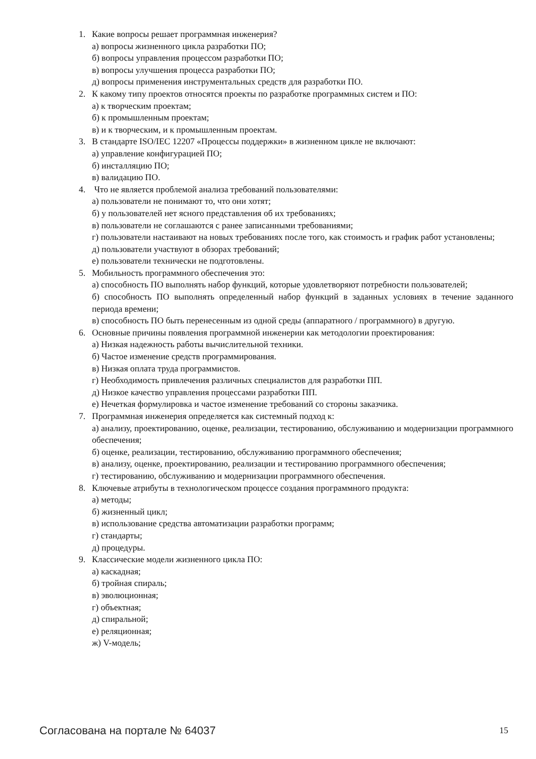1. Какие вопросы решает программная инженерия?
а) вопросы жизненного цикла разработки ПО;
б) вопросы управления процессом разработки ПО;
в) вопросы улучшения процесса разработки ПО;
д) вопросы применения инструментальных средств для разработки ПО.
2. К какому типу проектов относятся проекты по разработке программных систем и ПО:
а) к творческим проектам;
б) к промышленным проектам;
в) и к творческим, и к промышленным проектам.
3. В стандарте ISO/IEC 12207 «Процессы поддержки» в жизненном цикле не включают:
а) управление конфигурацией ПО;
б) инсталляцию ПО;
в) валидацию ПО.
4. Что не является проблемой анализа требований пользователями:
а) пользователи не понимают то, что они хотят;
б) у пользователей нет ясного представления об их требованиях;
в) пользователи не соглашаются с ранее записанными требованиями;
г) пользователи настаивают на новых требованиях после того, как стоимость и график работ установлены;
д) пользователи участвуют в обзорах требований;
е) пользователи технически не подготовлены.
5. Мобильность программного обеспечения это:
а) способность ПО выполнять набор функций, которые удовлетворяют потребности пользователей;
б) способность ПО выполнять определенный набор функций в заданных условиях в течение заданного периода времени;
в) способность ПО быть перенесенным из одной среды (аппаратного / программного) в другую.
6. Основные причины появления программной инженерии как методологии проектирования:
а) Низкая надежность работы вычислительной техники.
б) Частое изменение средств программирования.
в) Низкая оплата труда программистов.
г) Необходимость привлечения различных специалистов для разработки ПП.
д) Низкое качество управления процессами разработки ПП.
е) Нечеткая формулировка и частое изменение требований со стороны заказчика.
7. Программная инженерия определяется как системный подход к:
а) анализу, проектированию, оценке, реализации, тестированию, обслуживанию и модернизации программного обеспечения;
б) оценке, реализации, тестированию, обслуживанию программного обеспечения;
в) анализу, оценке, проектированию, реализации и тестированию программного обеспечения;
г) тестированию, обслуживанию и модернизации программного обеспечения.
8. Ключевые атрибуты в технологическом процессе создания программного продукта:
а) методы;
б) жизненный цикл;
в) использование средства автоматизации разработки программ;
г) стандарты;
д) процедуры.
9. Классические модели жизненного цикла ПО:
а) каскадная;
б) тройная спираль;
в) эволюционная;
г) объектная;
д) спиральной;
е) реляционная;
ж) V-модель;
Согласована на портале № 64037 15